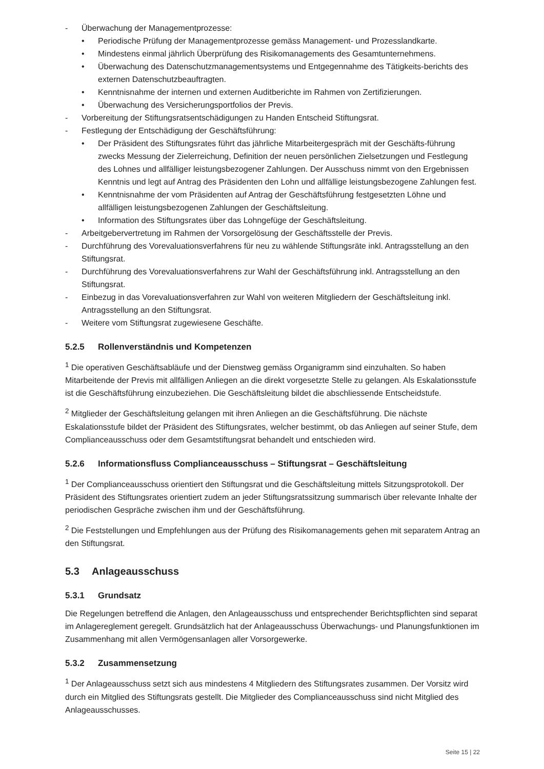- Überwachung der Managementprozesse:
• Periodische Prüfung der Managementprozesse gemäss Management- und Prozesslandkarte.
• Mindestens einmal jährlich Überprüfung des Risikomanagements des Gesamtunternehmens.
• Überwachung des Datenschutzmanagementsystems und Entgegennahme des Tätigkeits-berichts des externen Datenschutzbeauftragten.
• Kenntnisnahme der internen und externen Auditberichte im Rahmen von Zertifizierungen.
• Überwachung des Versicherungsportfolios der Previs.
- Vorbereitung der Stiftungsratsentschädigungen zu Handen Entscheid Stiftungsrat.
- Festlegung der Entschädigung der Geschäftsführung:
• Der Präsident des Stiftungsrates führt das jährliche Mitarbeitergespräch mit der Geschäfts-führung zwecks Messung der Zielerreichung, Definition der neuen persönlichen Zielsetzungen und Festlegung des Lohnes und allfälliger leistungsbezogener Zahlungen. Der Ausschuss nimmt von den Ergebnissen Kenntnis und legt auf Antrag des Präsidenten den Lohn und allfällige leistungsbezogene Zahlungen fest.
• Kenntnisnahme der vom Präsidenten auf Antrag der Geschäftsführung festgesetzten Löhne und allfälligen leistungsbezogenen Zahlungen der Geschäftsleitung.
• Information des Stiftungsrates über das Lohngefüge der Geschäftsleitung.
- Arbeitgebervertretung im Rahmen der Vorsorgelösung der Geschäftsstelle der Previs.
- Durchführung des Vorevaluationsverfahrens für neu zu wählende Stiftungsräte inkl. Antragsstellung an den Stiftungsrat.
- Durchführung des Vorevaluationsverfahrens zur Wahl der Geschäftsführung inkl. Antragsstellung an den Stiftungsrat.
- Einbezug in das Vorevaluationsverfahren zur Wahl von weiteren Mitgliedern der Geschäftsleitung inkl. Antragsstellung an den Stiftungsrat.
- Weitere vom Stiftungsrat zugewiesene Geschäfte.
5.2.5 Rollenverständnis und Kompetenzen
<sup>1</sup> Die operativen Geschäftsabläufe und der Dienstweg gemäss Organigramm sind einzuhalten. So haben Mitarbeitende der Previs mit allfälligen Anliegen an die direkt vorgesetzte Stelle zu gelangen. Als Eskalationsstufe ist die Geschäftsführung einzubeziehen. Die Geschäftsleitung bildet die abschliessende Entscheidstufe.
<sup>2</sup> Mitglieder der Geschäftsleitung gelangen mit ihren Anliegen an die Geschäftsführung. Die nächste Eskalationsstufe bildet der Präsident des Stiftungsrates, welcher bestimmt, ob das Anliegen auf seiner Stufe, dem Complianceausschuss oder dem Gesamtstiftungsrat behandelt und entschieden wird.
5.2.6 Informationsfluss Complianceausschuss – Stiftungsrat – Geschäftsleitung
<sup>1</sup> Der Complianceausschuss orientiert den Stiftungsrat und die Geschäftsleitung mittels Sitzungsprotokoll. Der Präsident des Stiftungsrates orientiert zudem an jeder Stiftungsratssitzung summarisch über relevante Inhalte der periodischen Gespräche zwischen ihm und der Geschäftsführung.
<sup>2</sup> Die Feststellungen und Empfehlungen aus der Prüfung des Risikomanagements gehen mit separatem Antrag an den Stiftungsrat.
5.3 Anlageausschuss
5.3.1 Grundsatz
Die Regelungen betreffend die Anlagen, den Anlageausschuss und entsprechender Berichtspflichten sind separat im Anlagereglement geregelt. Grundsätzlich hat der Anlageausschuss Überwachungs- und Planungsfunktionen im Zusammenhang mit allen Vermögensanlagen aller Vorsorgewerke.
5.3.2 Zusammensetzung
<sup>1</sup> Der Anlageausschuss setzt sich aus mindestens 4 Mitgliedern des Stiftungsrates zusammen. Der Vorsitz wird durch ein Mitglied des Stiftungsrats gestellt. Die Mitglieder des Complianceausschuss sind nicht Mitglied des Anlageausschusses.
Seite 15 | 22